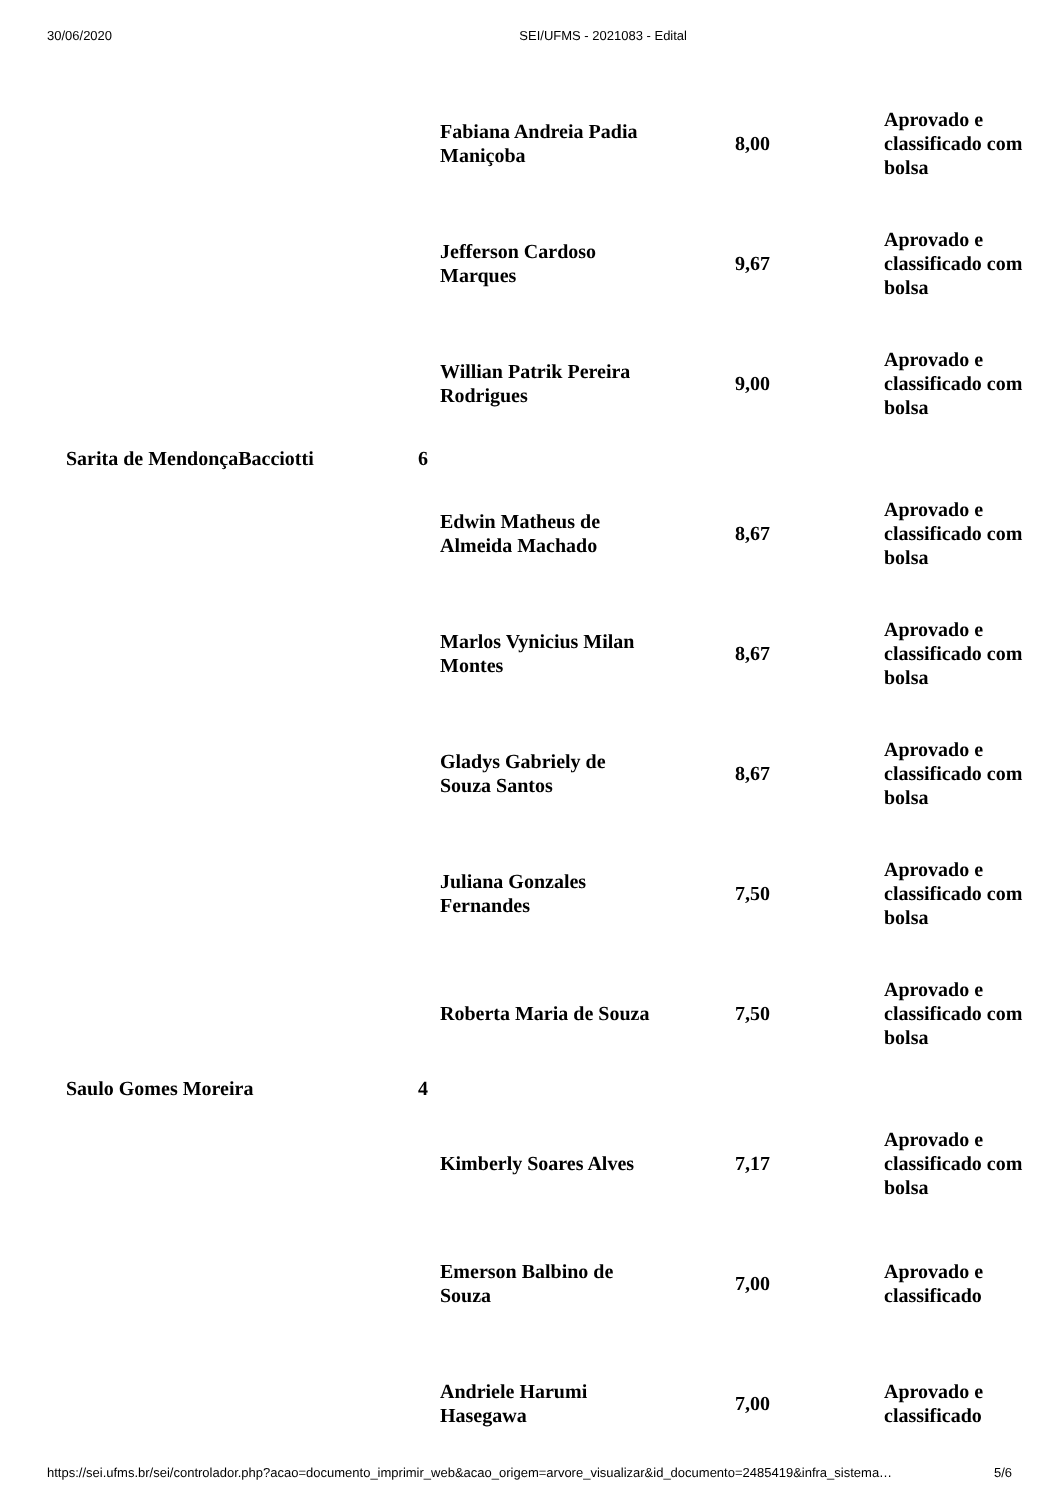30/06/2020 SEI/UFMS - 2021083 - Edital
| | | Fabiana Andreia Padia Maniçoba | 8,00 | | Aprovado e classificado com bolsa |
| | | Jefferson Cardoso Marques | 9,67 | | Aprovado e classificado com bolsa |
| | | Willian Patrik Pereira Rodrigues | 9,00 | | Aprovado e classificado com bolsa |
| Sarita de MendonçaBacciotti | 6 | | | | |
| | | Edwin Matheus de Almeida Machado | 8,67 | | Aprovado e classificado com bolsa |
| | | Marlos Vynicius Milan Montes | 8,67 | | Aprovado e classificado com bolsa |
| | | Gladys Gabriely de Souza Santos | 8,67 | | Aprovado e classificado com bolsa |
| | | Juliana Gonzales Fernandes | 7,50 | | Aprovado e classificado com bolsa |
| | | Roberta Maria de Souza | 7,50 | | Aprovado e classificado com bolsa |
| Saulo Gomes Moreira | 4 | | | | |
| | | Kimberly Soares Alves | 7,17 | | Aprovado e classificado com bolsa |
| | | Emerson Balbino de Souza | 7,00 | | Aprovado e classificado |
| | | Andriele Harumi Hasegawa | 7,00 | | Aprovado e classificado |
https://sei.ufms.br/sei/controlador.php?acao=documento_imprimir_web&acao_origem=arvore_visualizar&id_documento=2485419&infra_sistema… 5/6